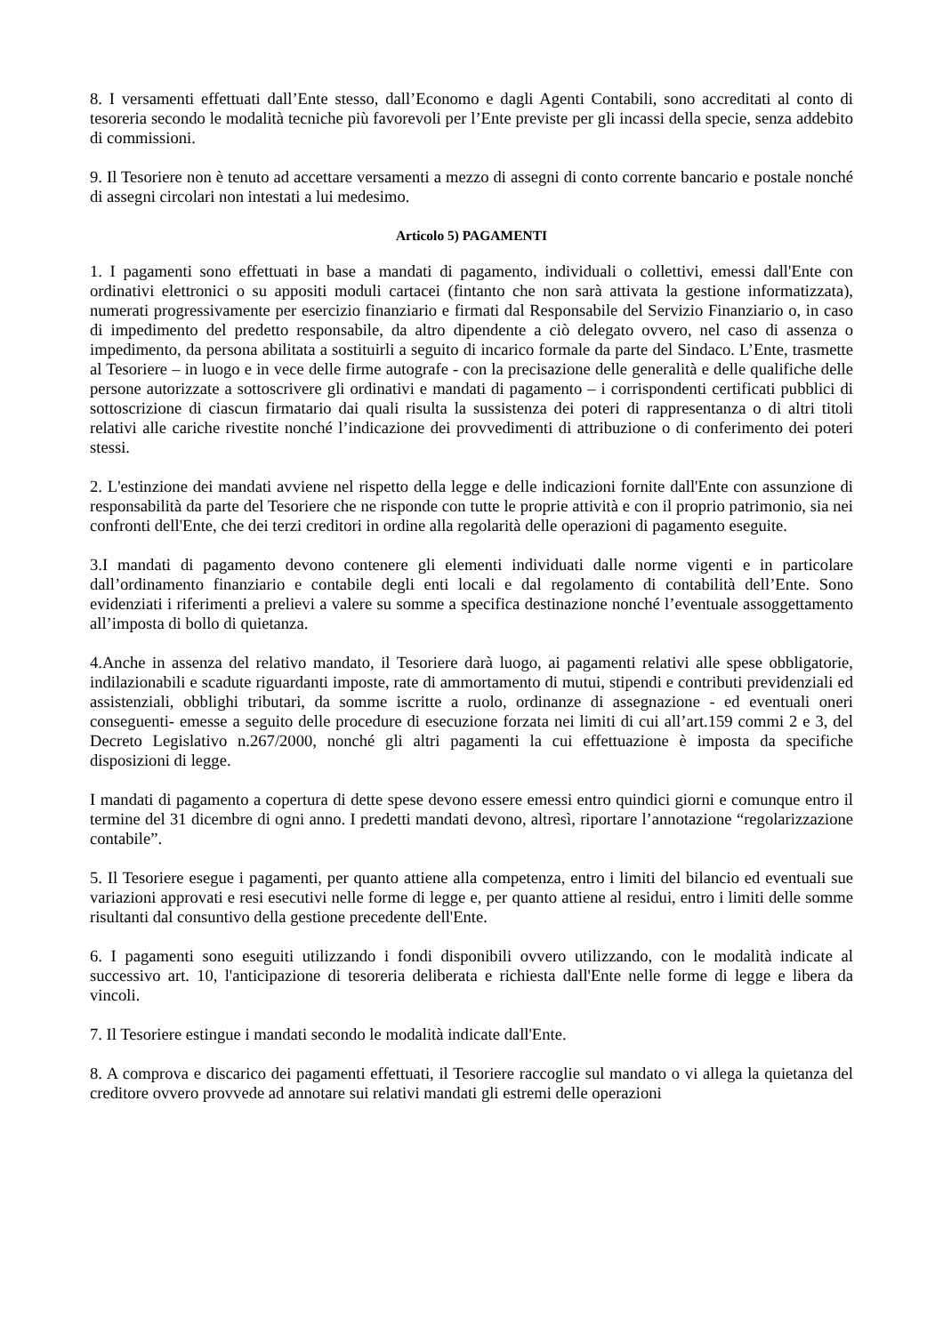8. I versamenti effettuati dall’Ente stesso, dall’Economo e dagli Agenti Contabili, sono accreditati al conto di tesoreria secondo le modalità tecniche più favorevoli per l’Ente previste per gli incassi della specie, senza addebito di commissioni.
9. Il Tesoriere non è tenuto ad accettare versamenti a mezzo di assegni di conto corrente bancario e postale nonché di assegni circolari non intestati a lui medesimo.
Articolo 5) PAGAMENTI
1. I pagamenti sono effettuati in base a mandati di pagamento, individuali o collettivi, emessi dall'Ente con ordinativi elettronici o su appositi moduli cartacei (fintanto che non sarà attivata la gestione informatizzata), numerati progressivamente per esercizio finanziario e firmati dal Responsabile del Servizio Finanziario o, in caso di impedimento del predetto responsabile, da altro dipendente a ciò delegato ovvero, nel caso di assenza o impedimento, da persona abilitata a sostituirli a seguito di incarico formale da parte del Sindaco. L’Ente, trasmette al Tesoriere – in luogo e in vece delle firme autografe - con la precisazione delle generalità e delle qualifiche delle persone autorizzate a sottoscrivere gli ordinativi e mandati di pagamento – i corrispondenti certificati pubblici di sottoscrizione di ciascun firmatario dai quali risulta la sussistenza dei poteri di rappresentanza o di altri titoli relativi alle cariche rivestite nonché l’indicazione dei provvedimenti di attribuzione o di conferimento dei poteri stessi.
2. L'estinzione dei mandati avviene nel rispetto della legge e delle indicazioni fornite dall'Ente con assunzione di responsabilità da parte del Tesoriere che ne risponde con tutte le proprie attività e con il proprio patrimonio, sia nei confronti dell'Ente, che dei terzi creditori in ordine alla regolarità delle operazioni di pagamento eseguite.
3.I mandati di pagamento devono contenere gli elementi individuati dalle norme vigenti e in particolare dall’ordinamento finanziario e contabile degli enti locali e dal regolamento di contabilità dell’Ente. Sono evidenziati i riferimenti a prelievi a valere su somme a specifica destinazione nonché l’eventuale assoggettamento all’imposta di bollo di quietanza.
4.Anche in assenza del relativo mandato, il Tesoriere darà luogo, ai pagamenti relativi alle spese obbligatorie, indilazionabili e scadute riguardanti imposte, rate di ammortamento di mutui, stipendi e contributi previdenziali ed assistenziali, obblighi tributari, da somme iscritte a ruolo, ordinanze di assegnazione - ed eventuali oneri conseguenti- emesse a seguito delle procedure di esecuzione forzata nei limiti di cui all’art.159 commi 2 e 3, del Decreto Legislativo n.267/2000, nonché gli altri pagamenti la cui effettuazione è imposta da specifiche disposizioni di legge.
I mandati di pagamento a copertura di dette spese devono essere emessi entro quindici giorni e comunque entro il termine del 31 dicembre di ogni anno. I predetti mandati devono, altresì, riportare l’annotazione “regolarizzazione contabile”.
5. Il Tesoriere esegue i pagamenti, per quanto attiene alla competenza, entro i limiti del bilancio ed eventuali sue variazioni approvati e resi esecutivi nelle forme di legge e, per quanto attiene al residui, entro i limiti delle somme risultanti dal consuntivo della gestione precedente dell'Ente.
6. I pagamenti sono eseguiti utilizzando i fondi disponibili ovvero utilizzando, con le modalità indicate al successivo art. 10, l'anticipazione di tesoreria deliberata e richiesta dall'Ente nelle forme di legge e libera da vincoli.
7. Il Tesoriere estingue i mandati secondo le modalità indicate dall'Ente.
8. A comprova e discarico dei pagamenti effettuati, il Tesoriere raccoglie sul mandato o vi allega la quietanza del creditore ovvero provvede ad annotare sui relativi mandati gli estremi delle operazioni